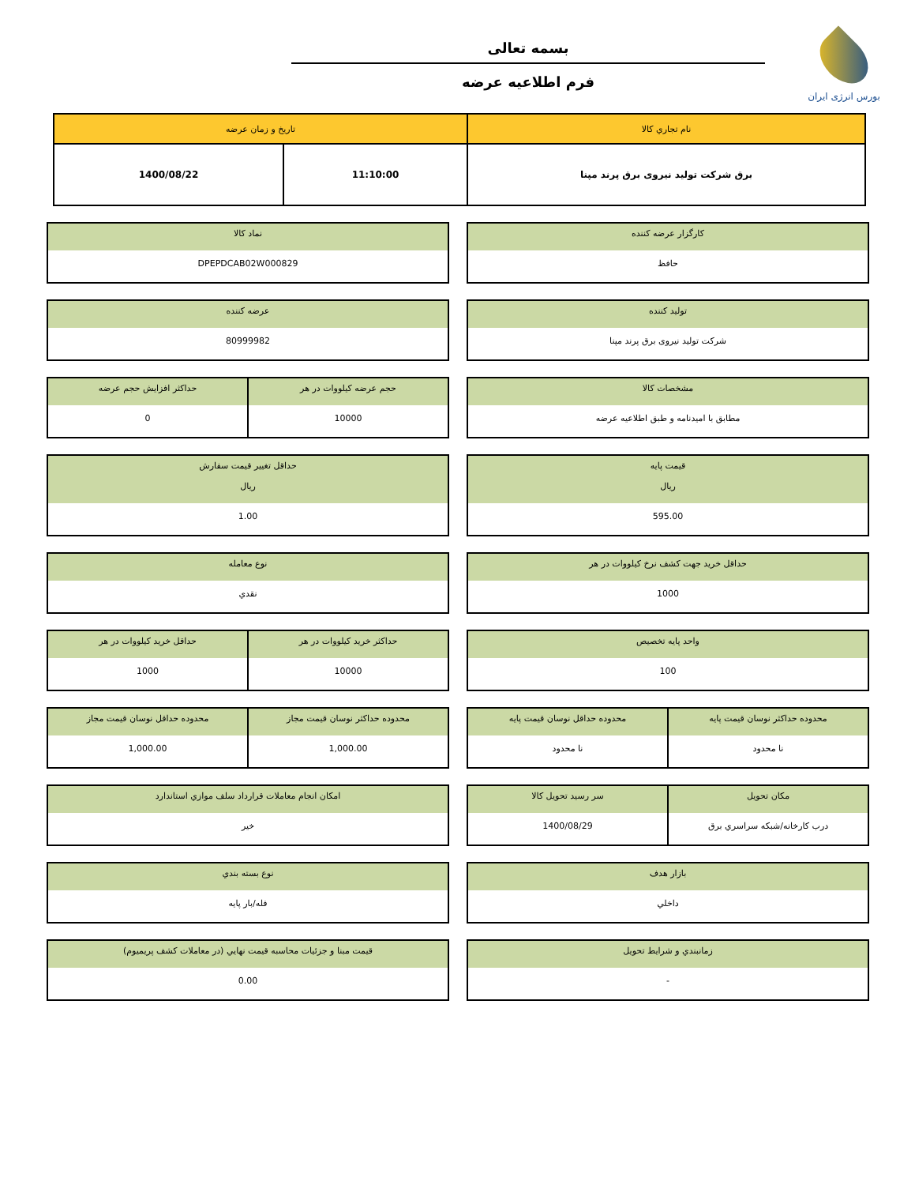بورس انرژی ایران
بسمه تعالی
فرم اطلاعیه عرضه
| نام تجاري کالا | تاريخ و زمان عرضه | |
| --- | --- | --- |
| برق شرکت تولید نیروی برق پرند مپنا | 11:10:00 | 1400/08/22 |
کارگزار عرضه کننده
حافظ
نماد کالا
DPEPDCAB02W000829
توليد کننده
شرکت تولید نیروی برق پرند مپنا
عرضه کننده
80999982
مشخصات کالا
مطابق با امیدنامه و طبق اطلاعیه عرضه
حجم عرضه کیلووات در هر
10000
حداکثر افزايش حجم عرضه
0
قيمت پايه
ريال
595.00
حداقل تغيير قيمت سفارش
ريال
1.00
حداقل خريد جهت کشف نرخ کیلووات در هر
1000
نوع معامله
نقدي
واحد پايه تخصيص
100
حداکثر خريد کیلووات در هر
10000
حداقل خريد کیلووات در هر
1000
محدوده حداکثر نوسان قيمت پايه
نا محدود
محدوده حداقل نوسان قيمت پايه
نا محدود
محدوده حداکثر نوسان قيمت مجاز
1,000.00
محدوده حداقل نوسان قيمت مجاز
1,000.00
مکان تحويل
درب کارخانه/شبکه سراسري برق
سر رسيد تحويل کالا
1400/08/29
امکان انجام معاملات قرارداد سلف موازي استاندارد
خير
بازار هدف
داخلي
نوع بسته بندي
فله/بار پايه
زمانبندي و شرايط تحويل
-
قيمت مبنا و جزئيات محاسبه قيمت نهايي (در معاملات کشف پريميوم)
0.00